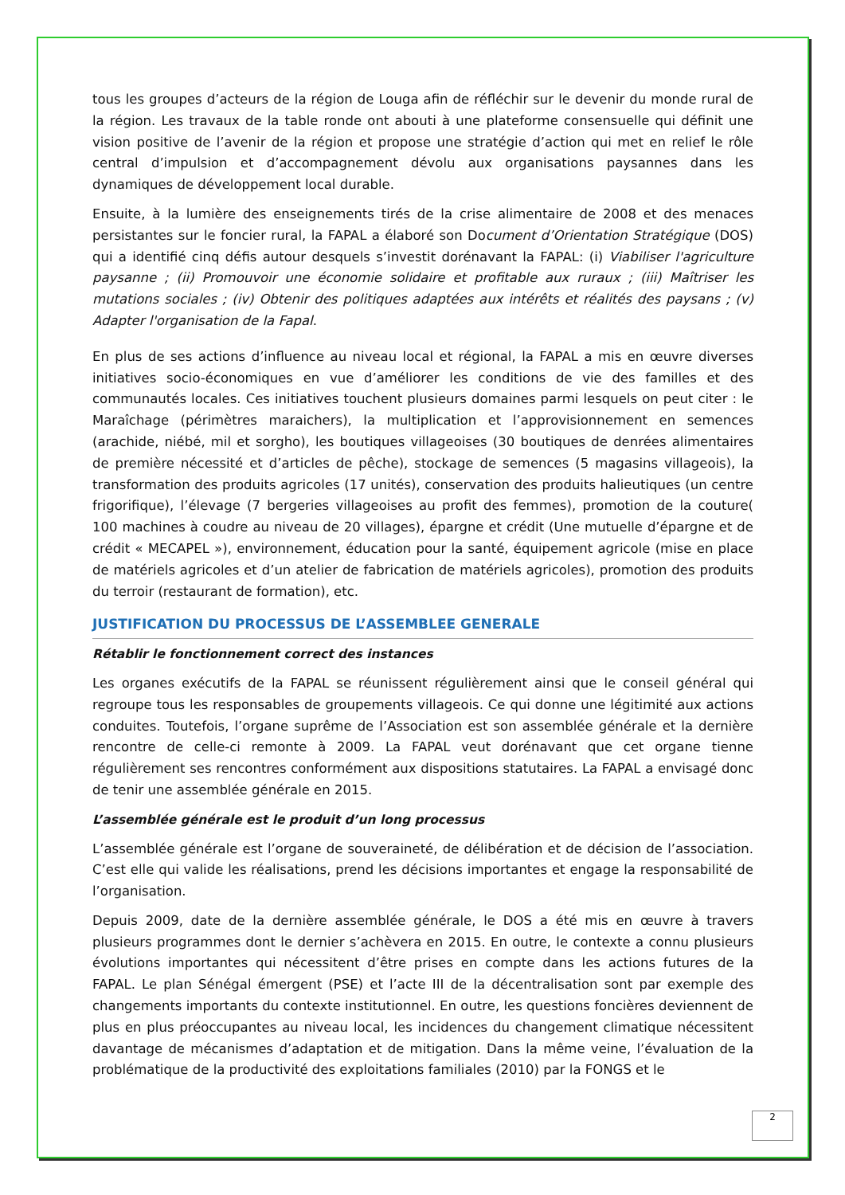tous les groupes d’acteurs de la région de Louga afin de réfléchir sur le devenir du monde rural de la région. Les travaux de la table ronde ont abouti à une plateforme consensuelle qui définit une vision positive de l’avenir de la région et propose une stratégie d’action qui met en relief le rôle central d’impulsion et d’accompagnement dévolu aux organisations paysannes dans les dynamiques de développement local durable.
Ensuite, à la lumière des enseignements tirés de la crise alimentaire de 2008 et des menaces persistantes sur le foncier rural, la FAPAL a élaboré son Document d’Orientation Stratégique (DOS) qui a identifié cinq défis autour desquels s’investit dorénavant la FAPAL: (i) Viabiliser l'agriculture paysanne ; (ii) Promouvoir une économie solidaire et profitable aux ruraux ; (iii) Maîtriser les mutations sociales ; (iv) Obtenir des politiques adaptées aux intérêts et réalités des paysans ; (v) Adapter l'organisation de la Fapal.
En plus de ses actions d’influence au niveau local et régional, la FAPAL a mis en œuvre diverses initiatives socio-économiques en vue d’améliorer les conditions de vie des familles et des communautés locales. Ces initiatives touchent plusieurs domaines parmi lesquels on peut citer : le Maraîchage (périmètres maraichers), la multiplication et l’approvisionnement en semences (arachide, niébé, mil et sorgho), les boutiques villageoises (30 boutiques de denrées alimentaires de première nécessité et d’articles de pêche), stockage de semences (5 magasins villageois), la transformation des produits agricoles (17 unités), conservation des produits halieutiques (un centre frigorifique), l’élevage (7 bergeries villageoises au profit des femmes), promotion de la couture( 100 machines à coudre au niveau de 20 villages), épargne et crédit (Une mutuelle d’épargne et de crédit « MECAPEL »), environnement, éducation pour la santé, équipement agricole (mise en place de matériels agricoles et d’un atelier de fabrication de matériels agricoles), promotion des produits du terroir (restaurant de formation), etc.
JUSTIFICATION DU PROCESSUS DE L’ASSEMBLEE GENERALE
Rétablir le fonctionnement correct des instances
Les organes exécutifs de la FAPAL se réunissent régulièrement ainsi que le conseil général qui regroupe tous les responsables de groupements villageois. Ce qui donne une légitimité aux actions conduites. Toutefois, l’organe suprême de l’Association est son assemblée générale et la dernière rencontre de celle-ci remonte à 2009. La FAPAL veut dorénavant que cet organe tienne régulièrement ses rencontres conformément aux dispositions statutaires. La FAPAL a envisagé donc de tenir une assemblée générale en 2015.
L’assemblée générale est le produit d’un long processus
L’assemblée générale est l’organe de souveraineté, de délibération et de décision de l’association. C’est elle qui valide les réalisations, prend les décisions importantes et engage la responsabilité de l’organisation.
Depuis 2009, date de la dernière assemblée générale, le DOS a été mis en œuvre à travers plusieurs programmes dont le dernier s’achèvera en 2015. En outre, le contexte a connu plusieurs évolutions importantes qui nécessitent d’être prises en compte dans les actions futures de la FAPAL. Le plan Sénégal émergent (PSE) et l’acte III de la décentralisation sont par exemple des changements importants du contexte institutionnel. En outre, les questions foncières deviennent de plus en plus préoccupantes au niveau local, les incidences du changement climatique nécessitent davantage de mécanismes d’adaptation et de mitigation. Dans la même veine, l’évaluation de la problématique de la productivité des exploitations familiales (2010) par la FONGS et le
2